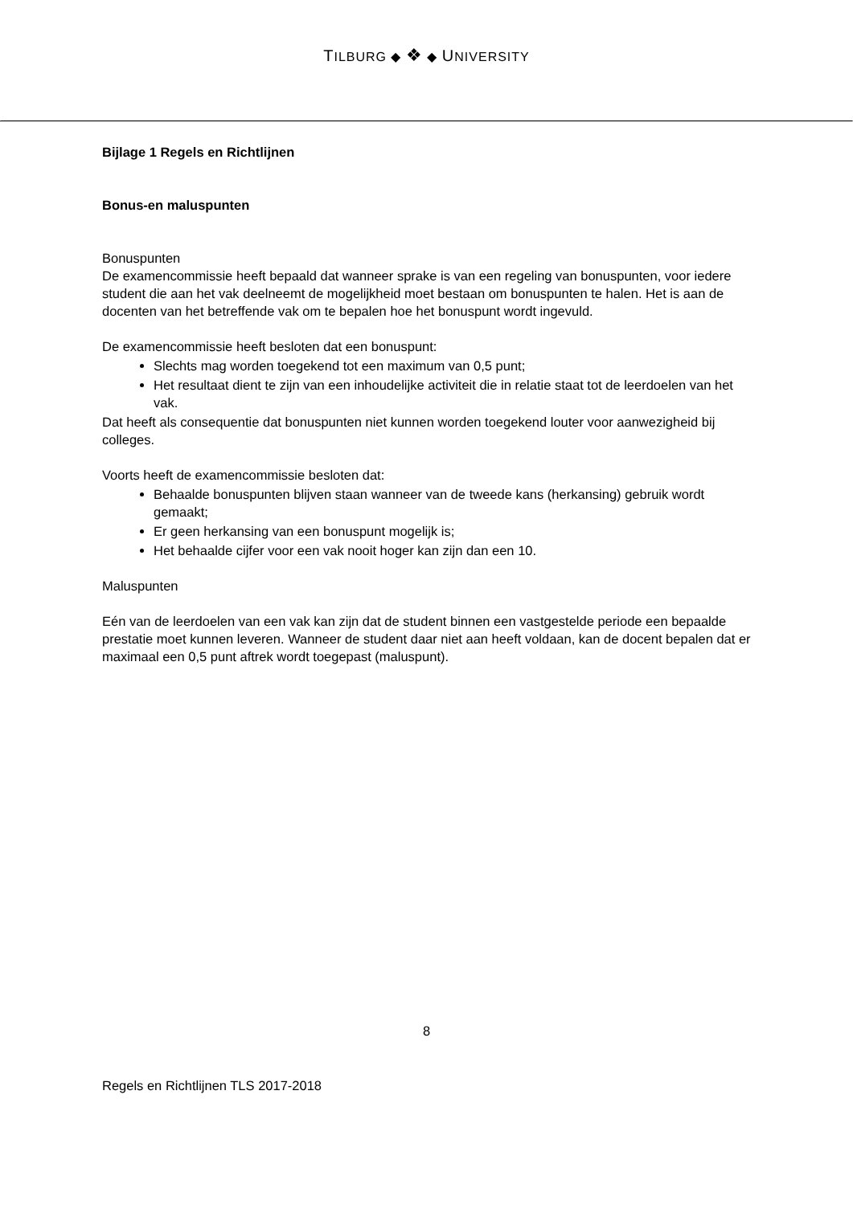TILBURG ◆ ❖ ◆ UNIVERSITY
Bijlage 1 Regels en Richtlijnen
Bonus-en maluspunten
Bonuspunten
De examencommissie heeft bepaald dat wanneer sprake is van een regeling van bonuspunten, voor iedere student die aan het vak deelneemt de mogelijkheid moet bestaan om bonuspunten te halen. Het is aan de docenten van het betreffende vak om te bepalen hoe het bonuspunt wordt ingevuld.
De examencommissie heeft besloten dat een bonuspunt:
Slechts mag worden toegekend tot een maximum van 0,5 punt;
Het resultaat dient te zijn van een inhoudelijke activiteit die in relatie staat tot de leerdoelen van het vak.
Dat heeft als consequentie dat bonuspunten niet kunnen worden toegekend louter voor aanwezigheid bij colleges.
Voorts heeft de examencommissie besloten dat:
Behaalde bonuspunten blijven staan wanneer van de tweede kans (herkansing) gebruik wordt gemaakt;
Er geen herkansing van een bonuspunt mogelijk is;
Het behaalde cijfer voor een vak nooit hoger kan zijn dan een 10.
Maluspunten
Eén van de leerdoelen van een vak kan zijn dat de student binnen een vastgestelde periode een bepaalde prestatie moet kunnen leveren. Wanneer de student daar niet aan heeft voldaan, kan de docent bepalen dat er maximaal een 0,5 punt aftrek wordt toegepast (maluspunt).
8
Regels en Richtlijnen TLS 2017-2018